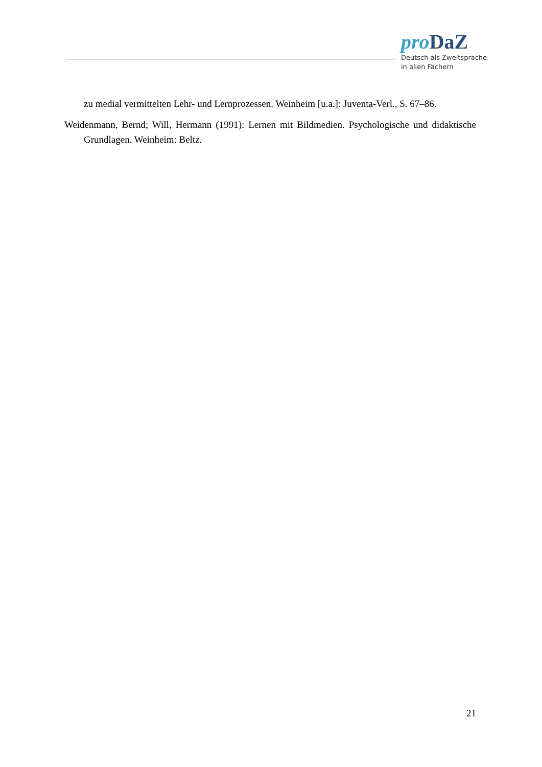pro DaZ
Deutsch als Zweitsprache
in allen Fächern
zu medial vermittelten Lehr- und Lernprozessen. Weinheim [u.a.]: Juventa-Verl., S. 67–86.
Weidenmann, Bernd; Will, Hermann (1991): Lernen mit Bildmedien. Psychologische und didaktische Grundlagen. Weinheim: Beltz.
21